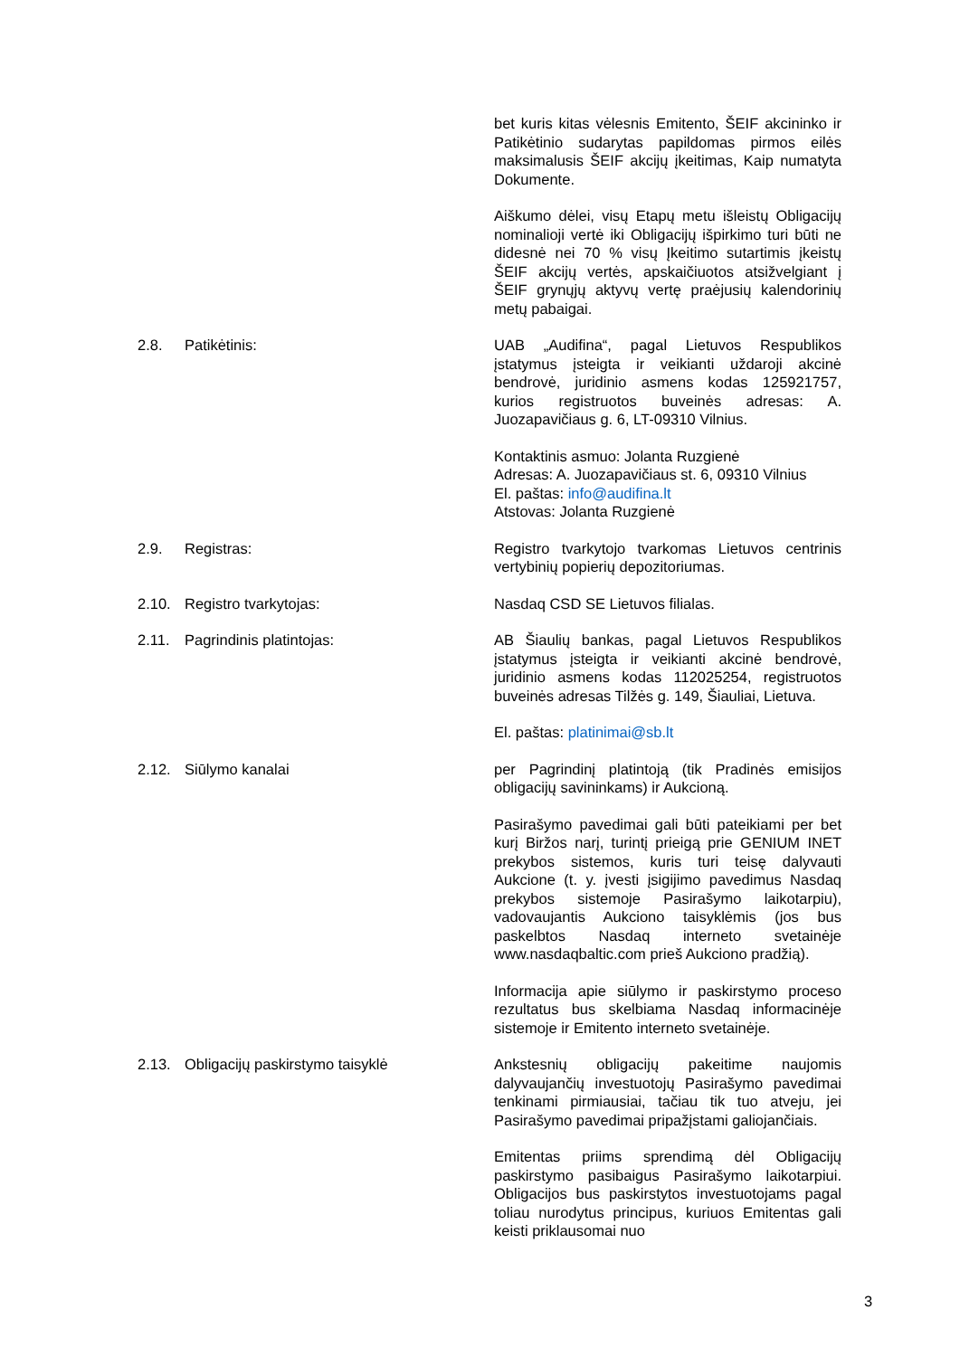bet kuris kitas vėlesnis Emitento, ŠEIF akcininko ir Patikėtinio sudarytas papildomas pirmos eilės maksimalusis ŠEIF akcijų įkeitimas, Kaip numatyta Dokumente.
Aiškumo dėlei, visų Etapų metu išleistų Obligacijų nominalioji vertė iki Obligacijų išpirkimo turi būti ne didesnė nei 70 % visų Įkeitimo sutartimis įkeistų ŠEIF akcijų vertės, apskaičiuotos atsižvelgiant į ŠEIF grynųjų aktyvų vertę praėjusių kalendorinių metų pabaigai.
2.8. Patikėtinis: UAB „Audifina“, pagal Lietuvos Respublikos įstatymus įsteigta ir veikianti uždaroji akcinė bendrovė, juridinio asmens kodas 125921757, kurios registruotos buveinės adresas: A. Juozapavičiaus g. 6, LT-09310 Vilnius.
Kontaktinis asmuo: Jolanta Ruzgienė
Adresas: A. Juozapavičiaus st. 6, 09310 Vilnius
El. paštas: info@audifina.lt
Atstovas: Jolanta Ruzgienė
2.9. Registras: Registro tvarkytojo tvarkomas Lietuvos centrinis vertybinių popierių depozitoriumas.
2.10. Registro tvarkytojas: Nasdaq CSD SE Lietuvos filialas.
2.11. Pagrindinis platintojas: AB Šiaulių bankas, pagal Lietuvos Respublikos įstatymus įsteigta ir veikianti akcinė bendrovė, juridinio asmens kodas 112025254, registruotos buveinės adresas Tilžės g. 149, Šiauliai, Lietuva.
El. paštas: platinimai@sb.lt
2.12. Siūlymo kanalai per Pagrindinį platintoją (tik Pradinės emisijos obligacijų savininkams) ir Aukcioną.
Pasirašymo pavedimai gali būti pateikiami per bet kurį Biržos narį, turintį prieigą prie GENIUM INET prekybos sistemos, kuris turi teisę dalyvauti Aukcione (t. y. įvesti įsigijimo pavedimus Nasdaq prekybos sistemoje Pasirašymo laikotarpiu), vadovaujantis Aukciono taisyklėmis (jos bus paskelbtos Nasdaq interneto svetainėje www.nasdaqbaltic.com prieš Aukciono pradžią).
Informacija apie siūlymo ir paskirstymo proceso rezultatus bus skelbiama Nasdaq informacinėje sistemoje ir Emitento interneto svetainėje.
2.13. Obligacijų paskirstymo taisyklė Ankstesnių obligacijų pakeitime naujomis dalyvaujančių investuotojų Pasirašymo pavedimai tenkinami pirmiausiai, tačiau tik tuo atveju, jei Pasirašymo pavedimai pripažįstami galiojančiais.
Emitentas priims sprendimą dėl Obligacijų paskirstymo pasibaigus Pasirašymo laikotarpiui. Obligacijos bus paskirstytos investuotojams pagal toliau nurodytus principus, kuriuos Emitentas gali keisti priklausomai nuo
3